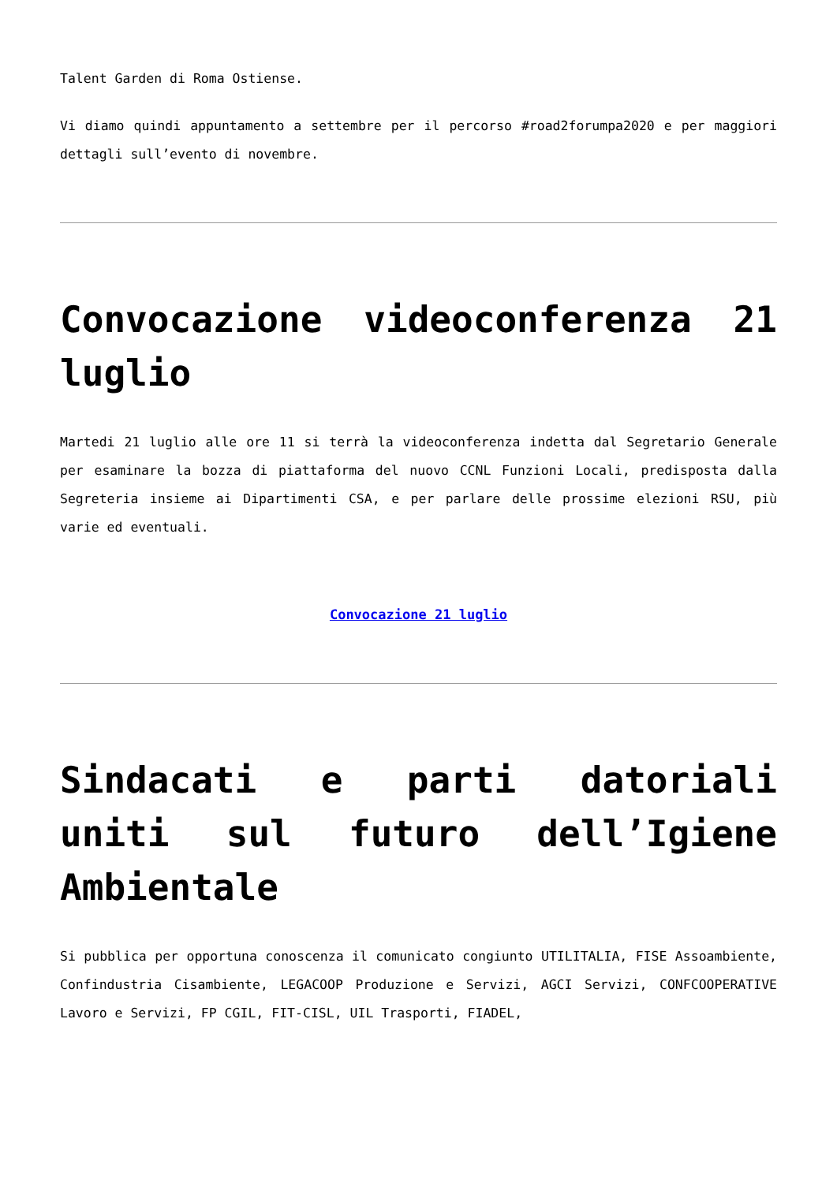Talent Garden di Roma Ostiense.
Vi diamo quindi appuntamento a settembre per il percorso #road2forumpa2020 e per maggiori dettagli sull’evento di novembre.
Convocazione videoconferenza 21 luglio
Martedi 21 luglio alle ore 11 si terrà la videoconferenza indetta dal Segretario Generale per esaminare la bozza di piattaforma del nuovo CCNL Funzioni Locali, predisposta dalla Segreteria insieme ai Dipartimenti CSA, e per parlare delle prossime elezioni RSU, più varie ed eventuali.
Convocazione 21 luglio
Sindacati e parti datoriali uniti sul futuro dell’Igiene Ambientale
Si pubblica per opportuna conoscenza il comunicato congiunto UTILITALIA, FISE Assoambiente, Confindustria Cisambiente, LEGACOOP Produzione e Servizi, AGCI Servizi, CONFCOOPERATIVE Lavoro e Servizi, FP CGIL, FIT-CISL, UIL Trasporti, FIADEL,